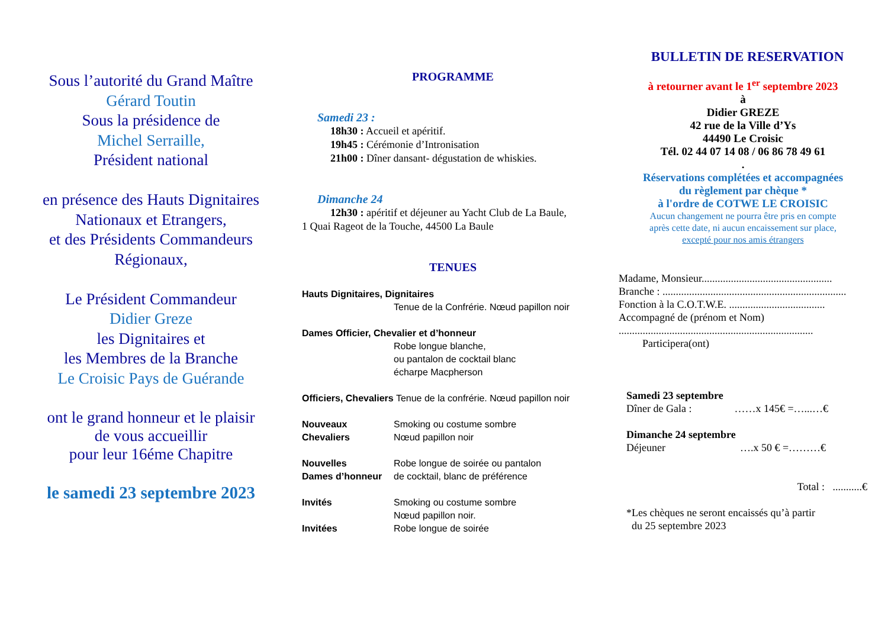Sous l’autorité du Grand Maître
Gérard Toutin
Sous la présidence de
Michel Serraille,
Président national
en présence des Hauts Dignitaires
Nationaux et Etrangers,
et des Présidents Commandeurs
Régionaux,
Le Président Commandeur
Didier Greze
les Dignitaires et
les Membres de la Branche
Le Croisic Pays de Guérande
ont le grand honneur et le plaisir
de vous accueillir
pour leur 16éme Chapitre
le samedi 23 septembre 2023
PROGRAMME
Samedi 23 :
18h30 : Accueil et apéritif.
19h45 : Cérémonie d’Intronisation
21h00 : Dîner dansant- dégustation de whiskies.
Dimanche 24
12h30 : apéritif et déjeuner au Yacht Club de La Baule,
1 Quai Rageot de la Touche, 44500 La Baule
TENUES
Hauts Dignitaires, Dignitaires
Tenue de la Confrérie. Nœud papillon noir
Dames Officier, Chevalier et d’honneur
Robe longue blanche,
ou pantalon de cocktail blanc
écharpe Macpherson
Officiers, Chevaliers Tenue de la confrérie. Nœud papillon noir
Nouveaux
Chevaliers
Smoking ou costume sombre
Nœud papillon noir
Nouvelles
Dames d’honneur
Robe longue de soirée ou pantalon
de cocktail, blanc de préférence
Invités Smoking ou costume sombre
Nœud papillon noir.
Invitées Robe longue de soirée
BULLETIN DE RESERVATION
à retourner avant le 1<sup>er</sup> septembre 2023
à
Didier GREZE
42 rue de la Ville d’Ys
44490 Le Croisic
Tél. 02 44 07 14 08 / 06 86 78 49 61
.
Réservations complétées et accompagnées
du règlement par chèque *
à l'ordre de COTWE LE CROISIC
Aucun changement ne pourra être pris en compte
après cette date, ni aucun encaissement sur place,
excepté pour nos amis étrangers
Madame, Monsieur.................................................
Branche : .....................................................................
Fonction à la C.O.T.W.E. ....................................
Accompagné de (prénom et Nom)
.........................................................................
Participera(ont)
Samedi 23 septembre
Dîner de Gala : ……x 145€ =…...…€
Dimanche 24 septembre
Déjeuner ….x 50 € =………€
Total : ...........€
*Les chèques ne seront encaissés qu’à partir
du 25 septembre 2023